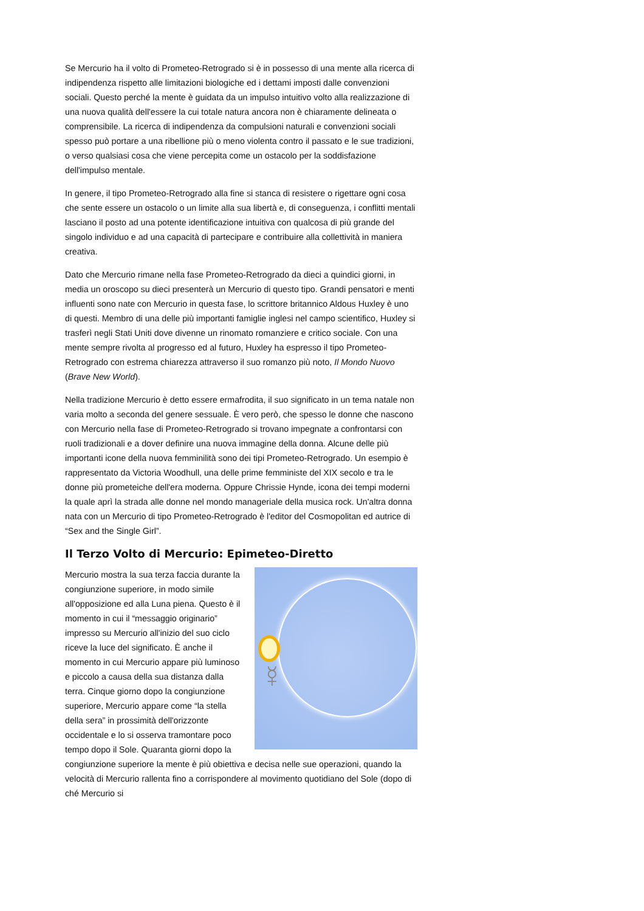Se Mercurio ha il volto di Prometeo-Retrogrado si è in possesso di una mente alla ricerca di indipendenza rispetto alle limitazioni biologiche ed i dettami imposti dalle convenzioni sociali. Questo perché la mente è guidata da un impulso intuitivo volto alla realizzazione di una nuova qualità dell'essere la cui totale natura ancora non è chiaramente delineata o comprensibile. La ricerca di indipendenza da compulsioni naturali e convenzioni sociali spesso può portare a una ribellione più o meno violenta contro il passato e le sue tradizioni, o verso qualsiasi cosa che viene percepita come un ostacolo per la soddisfazione dell'impulso mentale.
In genere, il tipo Prometeo-Retrogrado alla fine si stanca di resistere o rigettare ogni cosa che sente essere un ostacolo o un limite alla sua libertà e, di conseguenza, i conflitti mentali lasciano il posto ad una potente identificazione intuitiva con qualcosa di più grande del singolo individuo e ad una capacità di partecipare e contribuire alla collettività in maniera creativa.
Dato che Mercurio rimane nella fase Prometeo-Retrogrado da dieci a quindici giorni, in media un oroscopo su dieci presenterà un Mercurio di questo tipo. Grandi pensatori e menti influenti sono nate con Mercurio in questa fase, lo scrittore britannico Aldous Huxley è uno di questi. Membro di una delle più importanti famiglie inglesi nel campo scientifico, Huxley si trasferì negli Stati Uniti dove divenne un rinomato romanziere e critico sociale. Con una mente sempre rivolta al progresso ed al futuro, Huxley ha espresso il tipo Prometeo-Retrogrado con estrema chiarezza attraverso il suo romanzo più noto, Il Mondo Nuovo (Brave New World).
Nella tradizione Mercurio è detto essere ermafrodita, il suo significato in un tema natale non varia molto a seconda del genere sessuale. È vero però, che spesso le donne che nascono con Mercurio nella fase di Prometeo-Retrogrado si trovano impegnate a confrontarsi con ruoli tradizionali e a dover definire una nuova immagine della donna. Alcune delle più importanti icone della nuova femminilità sono dei tipi Prometeo-Retrogrado. Un esempio è rappresentato da Victoria Woodhull, una delle prime femministe del XIX secolo e tra le donne più prometeiche dell'era moderna. Oppure Chrissie Hynde, icona dei tempi moderni la quale aprì la strada alle donne nel mondo manageriale della musica rock. Un'altra donna nata con un Mercurio di tipo Prometeo-Retrogrado è l'editor del Cosmopolitan ed autrice di “Sex and the Single Girl”.
Il Terzo Volto di Mercurio: Epimeteo-Diretto
☿
Mercurio mostra la sua terza faccia durante la congiunzione superiore, in modo simile all'opposizione ed alla Luna piena. Questo è il momento in cui il “messaggio originario” impresso su Mercurio all'inizio del suo ciclo riceve la luce del significato. È anche il momento in cui Mercurio appare più luminoso e piccolo a causa della sua distanza dalla terra. Cinque giorno dopo la congiunzione superiore, Mercurio appare come “la stella della sera” in prossimità dell'orizzonte occidentale e lo si osserva tramontare poco tempo dopo il Sole. Quaranta giorni dopo la congiunzione superiore la mente è più obiettiva e decisa nelle sue operazioni, quando la velocità di Mercurio rallenta fino a corrispondere al movimento quotidiano del Sole (dopo di ché Mercurio si